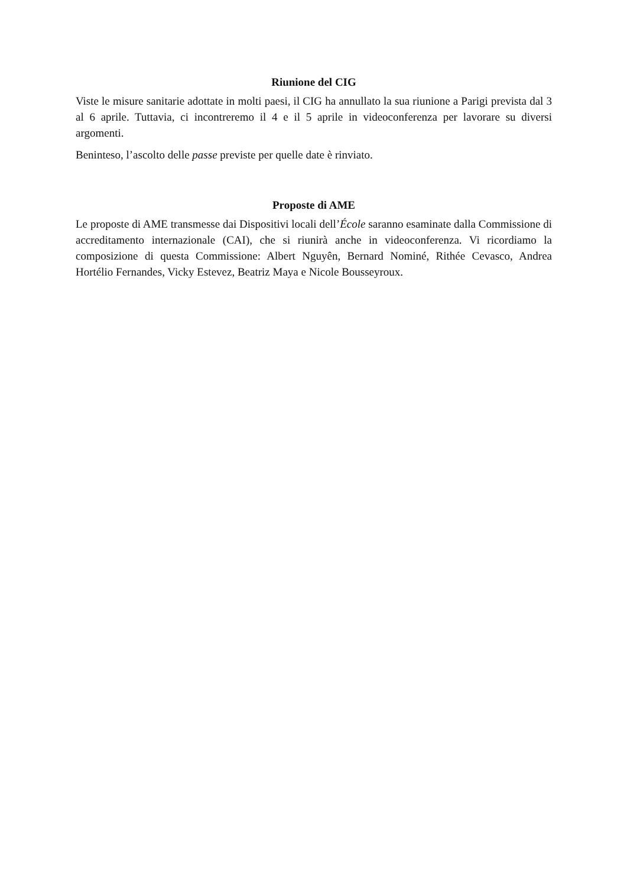Riunione del CIG
Viste le misure sanitarie adottate in molti paesi, il CIG ha annullato la sua riunione a Parigi prevista dal 3 al 6 aprile. Tuttavia, ci incontreremo il 4 e il 5 aprile in videoconferenza per lavorare su diversi argomenti.
Beninteso, l’ascolto delle passe previste per quelle date è rinviato.
Proposte di AME
Le proposte di AME transmesse dai Dispositivi locali dell’École saranno esaminate dalla Commissione di accreditamento internazionale (CAI), che si riunirà anche in videoconferenza. Vi ricordiamo la composizione di questa Commissione: Albert Nguyên, Bernard Nominé, Rithée Cevasco, Andrea Hortélio Fernandes, Vicky Estevez, Beatriz Maya e Nicole Bousseyroux.